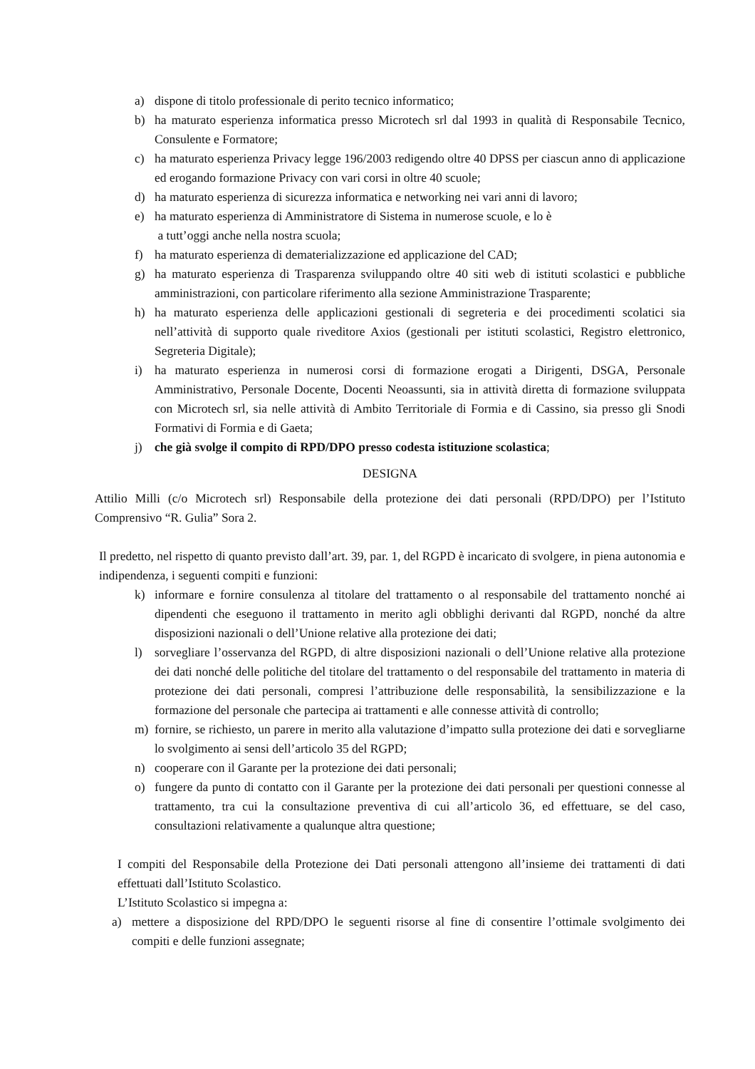a) dispone di titolo professionale di perito tecnico informatico;
b) ha maturato esperienza informatica presso Microtech srl dal 1993 in qualità di Responsabile Tecnico, Consulente e Formatore;
c) ha maturato esperienza Privacy legge 196/2003 redigendo oltre 40 DPSS per ciascun anno di applicazione ed erogando formazione Privacy con vari corsi in oltre 40 scuole;
d) ha maturato esperienza di sicurezza informatica e networking nei vari anni di lavoro;
e) ha maturato esperienza di Amministratore di Sistema in numerose scuole, e lo è
a tutt’oggi anche nella nostra scuola;
f) ha maturato esperienza di dematerializzazione ed applicazione del CAD;
g) ha maturato esperienza di Trasparenza sviluppando oltre 40 siti web di istituti scolastici e pubbliche amministrazioni, con particolare riferimento alla sezione Amministrazione Trasparente;
h) ha maturato esperienza delle applicazioni gestionali di segreteria e dei procedimenti scolatici sia nell’attività di supporto quale riveditore Axios (gestionali per istituti scolastici, Registro elettronico, Segreteria Digitale);
i) ha maturato esperienza in numerosi corsi di formazione erogati a Dirigenti, DSGA, Personale Amministrativo, Personale Docente, Docenti Neoassunti, sia in attività diretta di formazione sviluppata con Microtech srl, sia nelle attività di Ambito Territoriale di Formia e di Cassino, sia presso gli Snodi Formativi di Formia e di Gaeta;
j) che già svolge il compito di RPD/DPO presso codesta istituzione scolastica;
DESIGNA
Attilio Milli (c/o Microtech srl) Responsabile della protezione dei dati personali (RPD/DPO) per l’Istituto Comprensivo “R. Gulia” Sora 2.
Il predetto, nel rispetto di quanto previsto dall’art. 39, par. 1, del RGPD è incaricato di svolgere, in piena autonomia e indipendenza, i seguenti compiti e funzioni:
k) informare e fornire consulenza al titolare del trattamento o al responsabile del trattamento nonché ai dipendenti che eseguono il trattamento in merito agli obblighi derivanti dal RGPD, nonché da altre disposizioni nazionali o dell’Unione relative alla protezione dei dati;
l) sorvegliare l’osservanza del RGPD, di altre disposizioni nazionali o dell’Unione relative alla protezione dei dati nonché delle politiche del titolare del trattamento o del responsabile del trattamento in materia di protezione dei dati personali, compresi l’attribuzione delle responsabilità, la sensibilizzazione e la formazione del personale che partecipa ai trattamenti e alle connesse attività di controllo;
m) fornire, se richiesto, un parere in merito alla valutazione d’impatto sulla protezione dei dati e sorvegliarne lo svolgimento ai sensi dell’articolo 35 del RGPD;
n) cooperare con il Garante per la protezione dei dati personali;
o) fungere da punto di contatto con il Garante per la protezione dei dati personali per questioni connesse al trattamento, tra cui la consultazione preventiva di cui all’articolo 36, ed effettuare, se del caso, consultazioni relativamente a qualunque altra questione;
I compiti del Responsabile della Protezione dei Dati personali attengono all’insieme dei trattamenti di dati effettuati dall’Istituto Scolastico.
L’Istituto Scolastico si impegna a:
a) mettere a disposizione del RPD/DPO le seguenti risorse al fine di consentire l’ottimale svolgimento dei compiti e delle funzioni assegnate;